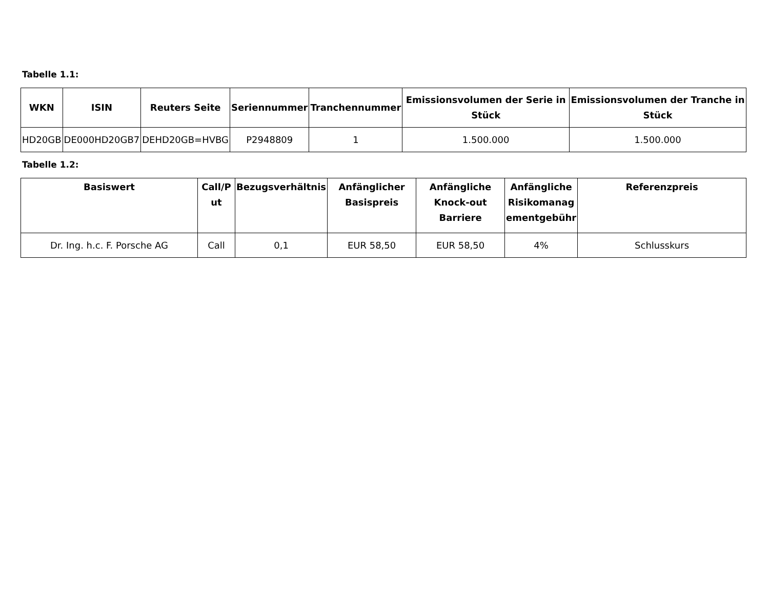Tabelle 1.1:
| WKN | ISIN | Reuters Seite | Seriennummer | Tranchennummer | Emissionsvolumen der Serie in Stück | Emissionsvolumen der Tranche in Stück |
| --- | --- | --- | --- | --- | --- | --- |
| HD20GB | DE000HD20GB7 | DEHD20GB=HVBG | P2948809 | 1 | 1.500.000 | 1.500.000 |
Tabelle 1.2:
| Basiswert | Call/P ut | Bezugsverhältnis | Anfänglicher Basispreis | Anfängliche Knock-out Barriere | Anfängliche Risikomanag ementgebühr | Referenzpreis |
| --- | --- | --- | --- | --- | --- | --- |
| Dr. Ing. h.c. F. Porsche AG | Call | 0,1 | EUR 58,50 | EUR 58,50 | 4% | Schlusskurs |